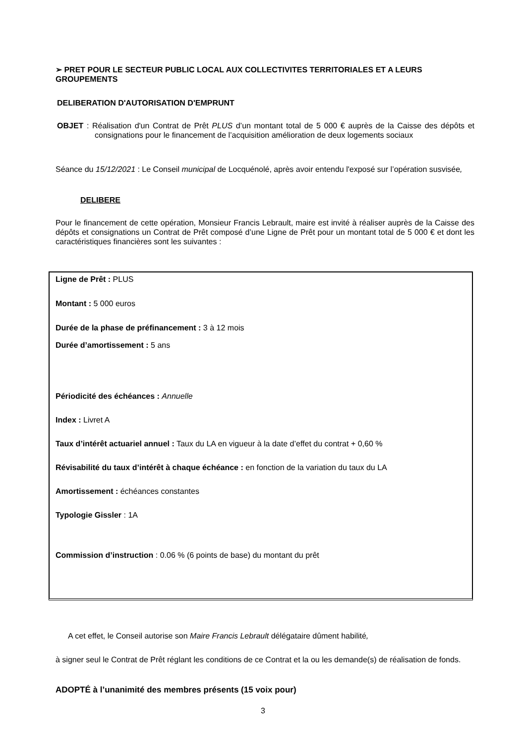➢ PRET POUR LE SECTEUR PUBLIC LOCAL AUX COLLECTIVITES TERRITORIALES ET A LEURS GROUPEMENTS
DELIBERATION D'AUTORISATION D'EMPRUNT
OBJET : Réalisation d'un Contrat de Prêt PLUS d’un montant total de 5 000 € auprès de la Caisse des dépôts et consignations pour le financement de l’acquisition amélioration de deux logements sociaux
Séance du 15/12/2021 : Le Conseil municipal de Locquénolé, après avoir entendu l'exposé sur l’opération susvisée,
DELIBERE
Pour le financement de cette opération, Monsieur Francis Lebrault, maire est invité à réaliser auprès de la Caisse des dépôts et consignations un Contrat de Prêt composé d’une Ligne de Prêt pour un montant total de 5 000 € et dont les caractéristiques financières sont les suivantes :
Ligne de Prêt : PLUS
Montant : 5 000 euros
Durée de la phase de préfinancement : 3 à 12 mois
Durée d’amortissement : 5 ans
Périodicité des échéances : Annuelle
Index : Livret A
Taux d’intérêt actuariel annuel : Taux du LA en vigueur à la date d’effet du contrat + 0,60 %
Révisabilité du taux d’intérêt à chaque échéance : en fonction de la variation du taux du LA
Amortissement : échéances constantes
Typologie Gissler : 1A
Commission d’instruction : 0.06 % (6 points de base) du montant du prêt
A cet effet, le Conseil autorise son Maire Francis Lebrault délégataire dûment habilité,
à signer seul le Contrat de Prêt réglant les conditions de ce Contrat et la ou les demande(s) de réalisation de fonds.
ADOPTÉ à l’unanimité des membres présents (15 voix pour)
3